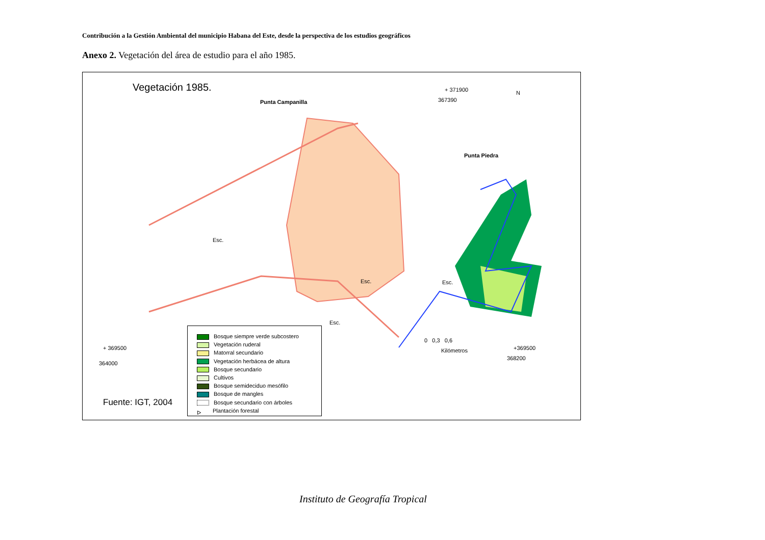Contribución a la Gestión Ambiental del municipio Habana del Este, desde la perspectiva de los estudios geográficos
Anexo 2. Vegetación del área de estudio para el año 1985.
Vegetación 1985. + 371900
367390
N
Punta Campanilla
Punta Piedra
Esc.
Esc. Esc.
Esc.
+ 369500
364000
0 0,3 0,6
Kilómetros +369500
368200
Fuente: IGT, 2004
Bosque siempre verde subcostero
Vegetación ruderal
Matorral secundario
Vegetación herbácea de altura
Bosque secundario
Cultivos
Bosque semideciduo mesófilo
Bosque de mangles
Bosque secundario con árboles
ᐅ Plantación forestal
Instituto de Geografía Tropical